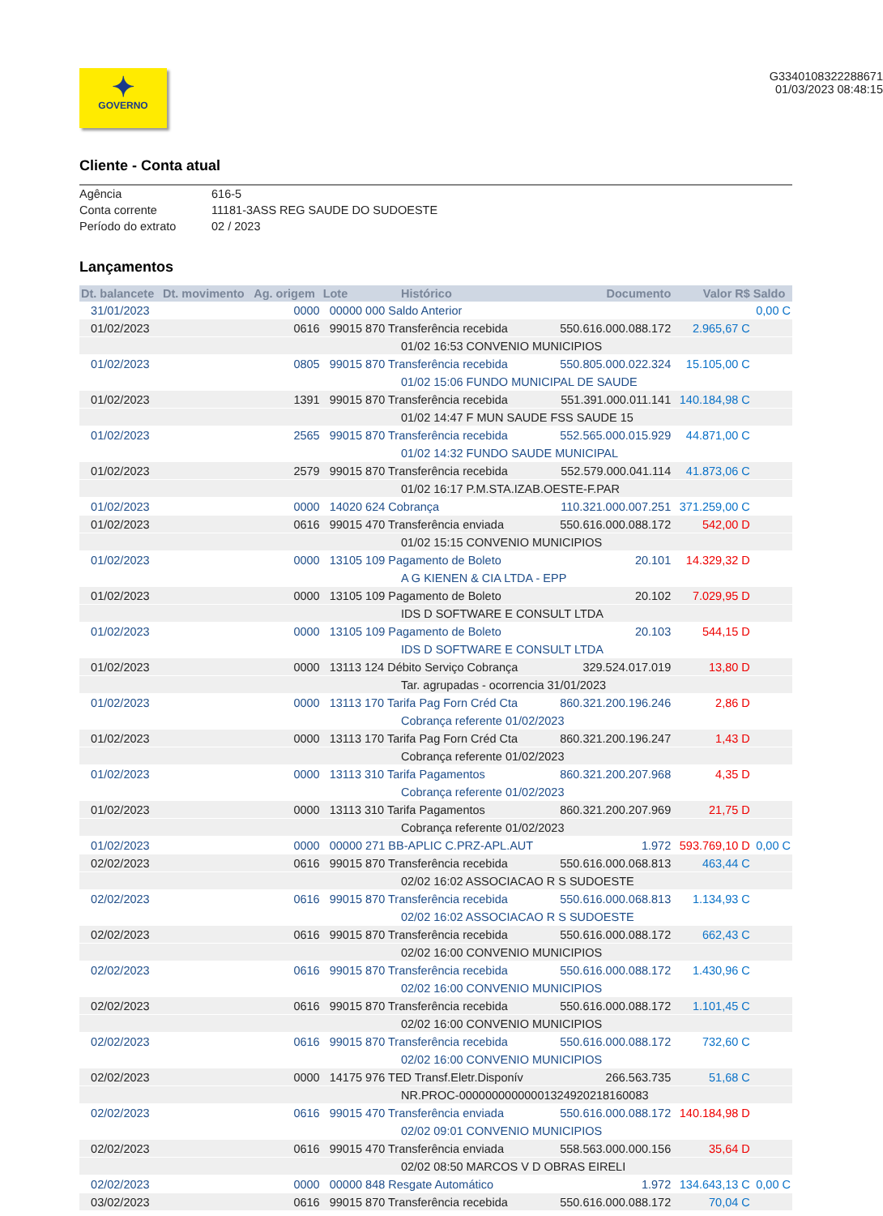✦
GOVERNO
G3340108322288671
01/03/2023 08:48:15
Cliente - Conta atual
Agência 616-5
Conta corrente 11181-3ASS REG SAUDE DO SUDOESTE
Período do extrato 02 / 2023
Lançamentos
| Dt. balancete | Dt. movimento | Ag. origem | Lote | Histórico | Documento | Valor R$ | Saldo |
| --- | --- | --- | --- | --- | --- | --- | --- |
| 31/01/2023 | | 0000 | 00000 000 Saldo Anterior | | | | 0,00 C |
| 01/02/2023 | | 0616 | 99015 870 Transferência recebida | | 550.616.000.088.172 | 2.965,67 C | |
| | | | | 01/02 16:53 CONVENIO MUNICIPIOS | | | |
| 01/02/2023 | | 0805 | 99015 870 Transferência recebida | | 550.805.000.022.324 | 15.105,00 C | |
| | | | | 01/02 15:06 FUNDO MUNICIPAL DE SAUDE | | | |
| 01/02/2023 | | 1391 | 99015 870 Transferência recebida | | 551.391.000.011.141 | 140.184,98 C | |
| | | | | 01/02 14:47 F MUN SAUDE FSS SAUDE 15 | | | |
| 01/02/2023 | | 2565 | 99015 870 Transferência recebida | | 552.565.000.015.929 | 44.871,00 C | |
| | | | | 01/02 14:32 FUNDO SAUDE MUNICIPAL | | | |
| 01/02/2023 | | 2579 | 99015 870 Transferência recebida | | 552.579.000.041.114 | 41.873,06 C | |
| | | | | 01/02 16:17 P.M.STA.IZAB.OESTE-F.PAR | | | |
| 01/02/2023 | | 0000 | 14020 624 Cobrança | | 110.321.000.007.251 | 371.259,00 C | |
| 01/02/2023 | | 0616 | 99015 470 Transferência enviada | | 550.616.000.088.172 | 542,00 D | |
| | | | | 01/02 15:15 CONVENIO MUNICIPIOS | | | |
| 01/02/2023 | | 0000 | 13105 109 Pagamento de Boleto | | 20.101 | 14.329,32 D | |
| | | | | A G KIENEN & CIA LTDA - EPP | | | |
| 01/02/2023 | | 0000 | 13105 109 Pagamento de Boleto | | 20.102 | 7.029,95 D | |
| | | | | IDS D SOFTWARE E CONSULT LTDA | | | |
| 01/02/2023 | | 0000 | 13105 109 Pagamento de Boleto | | 20.103 | 544,15 D | |
| | | | | IDS D SOFTWARE E CONSULT LTDA | | | |
| 01/02/2023 | | 0000 | 13113 124 Débito Serviço Cobrança | | 329.524.017.019 | 13,80 D | |
| | | | | Tar. agrupadas - ocorrencia 31/01/2023 | | | |
| 01/02/2023 | | 0000 | 13113 170 Tarifa Pag Forn Créd Cta | | 860.321.200.196.246 | 2,86 D | |
| | | | | Cobrança referente 01/02/2023 | | | |
| 01/02/2023 | | 0000 | 13113 170 Tarifa Pag Forn Créd Cta | | 860.321.200.196.247 | 1,43 D | |
| | | | | Cobrança referente 01/02/2023 | | | |
| 01/02/2023 | | 0000 | 13113 310 Tarifa Pagamentos | | 860.321.200.207.968 | 4,35 D | |
| | | | | Cobrança referente 01/02/2023 | | | |
| 01/02/2023 | | 0000 | 13113 310 Tarifa Pagamentos | | 860.321.200.207.969 | 21,75 D | |
| | | | | Cobrança referente 01/02/2023 | | | |
| 01/02/2023 | | 0000 | 00000 271 BB-APLIC C.PRZ-APL.AUT | | 1.972 | 593.769,10 D | 0,00 C |
| 02/02/2023 | | 0616 | 99015 870 Transferência recebida | | 550.616.000.068.813 | 463,44 C | |
| | | | | 02/02 16:02 ASSOCIACAO R S SUDOESTE | | | |
| 02/02/2023 | | 0616 | 99015 870 Transferência recebida | | 550.616.000.068.813 | 1.134,93 C | |
| | | | | 02/02 16:02 ASSOCIACAO R S SUDOESTE | | | |
| 02/02/2023 | | 0616 | 99015 870 Transferência recebida | | 550.616.000.088.172 | 662,43 C | |
| | | | | 02/02 16:00 CONVENIO MUNICIPIOS | | | |
| 02/02/2023 | | 0616 | 99015 870 Transferência recebida | | 550.616.000.088.172 | 1.430,96 C | |
| | | | | 02/02 16:00 CONVENIO MUNICIPIOS | | | |
| 02/02/2023 | | 0616 | 99015 870 Transferência recebida | | 550.616.000.088.172 | 1.101,45 C | |
| | | | | 02/02 16:00 CONVENIO MUNICIPIOS | | | |
| 02/02/2023 | | 0616 | 99015 870 Transferência recebida | | 550.616.000.088.172 | 732,60 C | |
| | | | | 02/02 16:00 CONVENIO MUNICIPIOS | | | |
| 02/02/2023 | | 0000 | 14175 976 TED Transf.Eletr.Disponív | | 266.563.735 | 51,68 C | |
| | | | | NR.PROC-00000000000001324920218160083 | | | |
| 02/02/2023 | | 0616 | 99015 470 Transferência enviada | | 550.616.000.088.172 | 140.184,98 D | |
| | | | | 02/02 09:01 CONVENIO MUNICIPIOS | | | |
| 02/02/2023 | | 0616 | 99015 470 Transferência enviada | | 558.563.000.000.156 | 35,64 D | |
| | | | | 02/02 08:50 MARCOS V D OBRAS EIRELI | | | |
| 02/02/2023 | | 0000 | 00000 848 Resgate Automático | | 1.972 | 134.643,13 C | 0,00 C |
| 03/02/2023 | | 0616 | 99015 870 Transferência recebida | | 550.616.000.088.172 | 70,04 C | |